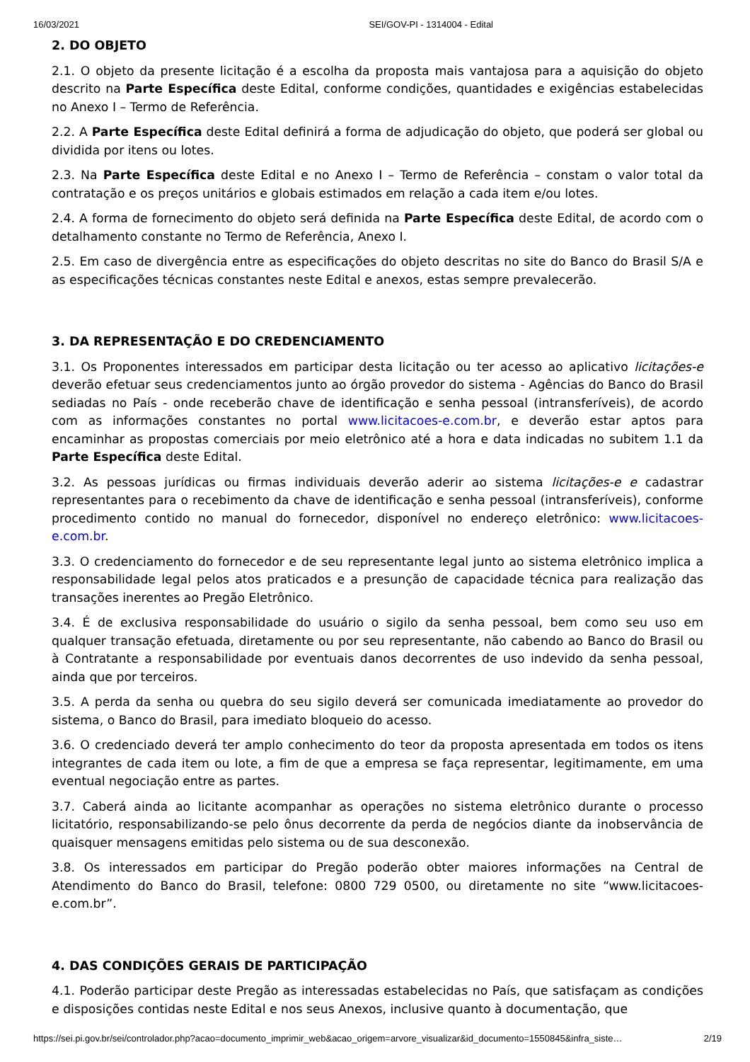16/03/2021 SEI/GOV-PI - 1314004 - Edital
2. DO OBJETO
2.1. O objeto da presente licitação é a escolha da proposta mais vantajosa para a aquisição do objeto descrito na Parte Específica deste Edital, conforme condições, quantidades e exigências estabelecidas no Anexo I – Termo de Referência.
2.2. A Parte Específica deste Edital definirá a forma de adjudicação do objeto, que poderá ser global ou dividida por itens ou lotes.
2.3. Na Parte Específica deste Edital e no Anexo I – Termo de Referência – constam o valor total da contratação e os preços unitários e globais estimados em relação a cada item e/ou lotes.
2.4. A forma de fornecimento do objeto será definida na Parte Específica deste Edital, de acordo com o detalhamento constante no Termo de Referência, Anexo I.
2.5. Em caso de divergência entre as especificações do objeto descritas no site do Banco do Brasil S/A e as especificações técnicas constantes neste Edital e anexos, estas sempre prevalecerão.
3. DA REPRESENTAÇÃO E DO CREDENCIAMENTO
3.1. Os Proponentes interessados em participar desta licitação ou ter acesso ao aplicativo licitações-e deverão efetuar seus credenciamentos junto ao órgão provedor do sistema - Agências do Banco do Brasil sediadas no País - onde receberão chave de identificação e senha pessoal (intransferíveis), de acordo com as informações constantes no portal www.licitacoes-e.com.br, e deverão estar aptos para encaminhar as propostas comerciais por meio eletrônico até a hora e data indicadas no subitem 1.1 da Parte Específica deste Edital.
3.2. As pessoas jurídicas ou firmas individuais deverão aderir ao sistema licitações-e e cadastrar representantes para o recebimento da chave de identificação e senha pessoal (intransferíveis), conforme procedimento contido no manual do fornecedor, disponível no endereço eletrônico: www.licitacoes-e.com.br.
3.3. O credenciamento do fornecedor e de seu representante legal junto ao sistema eletrônico implica a responsabilidade legal pelos atos praticados e a presunção de capacidade técnica para realização das transações inerentes ao Pregão Eletrônico.
3.4. É de exclusiva responsabilidade do usuário o sigilo da senha pessoal, bem como seu uso em qualquer transação efetuada, diretamente ou por seu representante, não cabendo ao Banco do Brasil ou à Contratante a responsabilidade por eventuais danos decorrentes de uso indevido da senha pessoal, ainda que por terceiros.
3.5. A perda da senha ou quebra do seu sigilo deverá ser comunicada imediatamente ao provedor do sistema, o Banco do Brasil, para imediato bloqueio do acesso.
3.6. O credenciado deverá ter amplo conhecimento do teor da proposta apresentada em todos os itens integrantes de cada item ou lote, a fim de que a empresa se faça representar, legitimamente, em uma eventual negociação entre as partes.
3.7. Caberá ainda ao licitante acompanhar as operações no sistema eletrônico durante o processo licitatório, responsabilizando-se pelo ônus decorrente da perda de negócios diante da inobservância de quaisquer mensagens emitidas pelo sistema ou de sua desconexão.
3.8. Os interessados em participar do Pregão poderão obter maiores informações na Central de Atendimento do Banco do Brasil, telefone: 0800 729 0500, ou diretamente no site “www.licitacoes-e.com.br”.
4. DAS CONDIÇÕES GERAIS DE PARTICIPAÇÃO
4.1. Poderão participar deste Pregão as interessadas estabelecidas no País, que satisfaçam as condições e disposições contidas neste Edital e nos seus Anexos, inclusive quanto à documentação, que
https://sei.pi.gov.br/sei/controlador.php?acao=documento_imprimir_web&acao_origem=arvore_visualizar&id_documento=1550845&infra_siste… 2/19